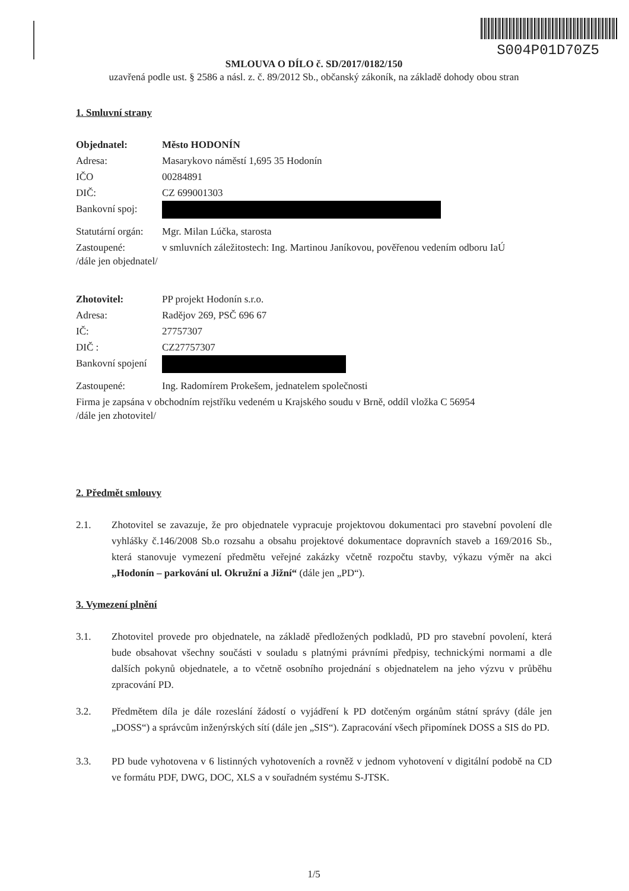S004P01D70Z5
SMLOUVA O DÍLO č. SD/2017/0182/150
uzavřená podle ust. § 2586 a násl. z. č. 89/2012 Sb., občanský zákoník, na základě dohody obou stran
1. Smluvní strany
Objednatel: Město HODONÍN
Adresa: Masarykovo náměstí 1,695 35 Hodonín
IČO 00284891
DIČ: CZ 699001303
Bankovní spoj:
Statutární orgán:
Mgr. Milan Lúčka, starosta
Zastoupené: v smluvních záležitostech: Ing. Martinou Janíkovou, pověřenou vedením odboru IaÚ
/dále jen objednatel/
Zhotovitel: PP projekt Hodonín s.r.o.
Adresa: Radějov 269, PSČ 696 67
IČ: 27757307
DIČ : CZ27757307
Bankovní spojení
Zastoupené: Ing. Radomírem Prokešem, jednatelem společnosti
Firma je zapsána v obchodním rejstříku vedeném u Krajského soudu v Brně, oddíl vložka C 56954
/dále jen zhotovitel/
2. Předmět smlouvy
2.1. Zhotovitel se zavazuje, že pro objednatele vypracuje projektovou dokumentaci pro stavební povolení dle vyhlášky č.146/2008 Sb.o rozsahu a obsahu projektové dokumentace dopravních staveb a 169/2016 Sb., která stanovuje vymezení předmětu veřejné zakázky včetně rozpočtu stavby, výkazu výměr na akci „Hodonín – parkování ul. Okružní a Jižní“ (dále jen „PD“).
3. Vymezení plnění
3.1. Zhotovitel provede pro objednatele, na základě předložených podkladů, PD pro stavební povolení, která bude obsahovat všechny součásti v souladu s platnými právními předpisy, technickými normami a dle dalších pokynů objednatele, a to včetně osobního projednání s objednatelem na jeho výzvu v průběhu zpracování PD.
3.2. Předmětem díla je dále rozeslání žádostí o vyjádření k PD dotčeným orgánům státní správy (dále jen „DOSS“) a správcům inženýrských sítí (dále jen „SIS“). Zapracování všech připomínek DOSS a SIS do PD.
3.3. PD bude vyhotovena v 6 listinných vyhotoveních a rovněž v jednom vyhotovení v digitální podobě na CD ve formátu PDF, DWG, DOC, XLS a v souřadném systému S-JTSK.
1/5